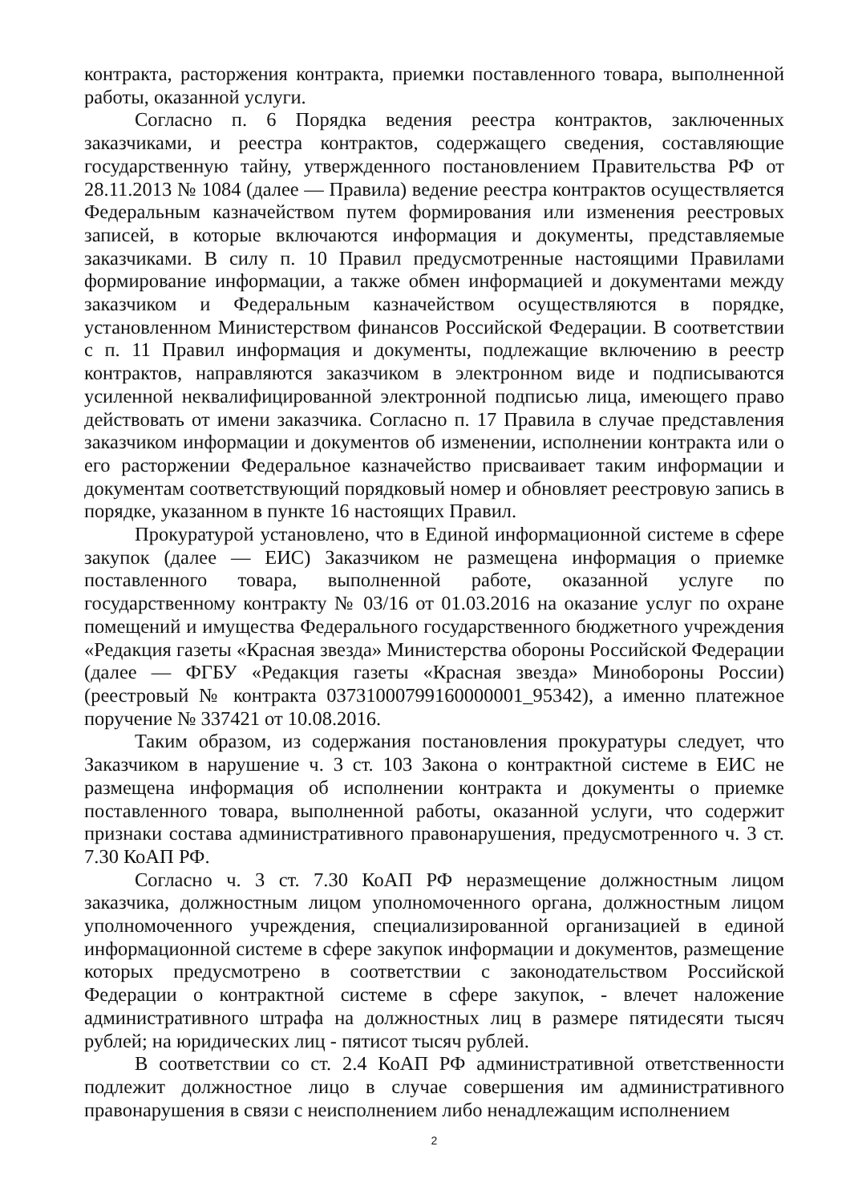контракта, расторжения контракта, приемки поставленного товара, выполненной работы, оказанной услуги.
Согласно п. 6 Порядка ведения реестра контрактов, заключенных заказчиками, и реестра контрактов, содержащего сведения, составляющие государственную тайну, утвержденного постановлением Правительства РФ от 28.11.2013 № 1084 (далее — Правила) ведение реестра контрактов осуществляется Федеральным казначейством путем формирования или изменения реестровых записей, в которые включаются информация и документы, представляемые заказчиками. В силу п. 10 Правил предусмотренные настоящими Правилами формирование информации, а также обмен информацией и документами между заказчиком и Федеральным казначейством осуществляются в порядке, установленном Министерством финансов Российской Федерации. В соответствии с п. 11 Правил информация и документы, подлежащие включению в реестр контрактов, направляются заказчиком в электронном виде и подписываются усиленной неквалифицированной электронной подписью лица, имеющего право действовать от имени заказчика. Согласно п. 17 Правила в случае представления заказчиком информации и документов об изменении, исполнении контракта или о его расторжении Федеральное казначейство присваивает таким информации и документам соответствующий порядковый номер и обновляет реестровую запись в порядке, указанном в пункте 16 настоящих Правил.
Прокуратурой установлено, что в Единой информационной системе в сфере закупок (далее — ЕИС) Заказчиком не размещена информация о приемке поставленного товара, выполненной работе, оказанной услуге по государственному контракту № 03/16 от 01.03.2016 на оказание услуг по охране помещений и имущества Федерального государственного бюджетного учреждения «Редакция газеты «Красная звезда» Министерства обороны Российской Федерации (далее — ФГБУ «Редакция газеты «Красная звезда» Минобороны России) (реестровый № контракта 03731000799160000001_95342), а именно платежное поручение № 337421 от 10.08.2016.
Таким образом, из содержания постановления прокуратуры следует, что Заказчиком в нарушение ч. 3 ст. 103 Закона о контрактной системе в ЕИС не размещена информация об исполнении контракта и документы о приемке поставленного товара, выполненной работы, оказанной услуги, что содержит признаки состава административного правонарушения, предусмотренного ч. 3 ст. 7.30 КоАП РФ.
Согласно ч. 3 ст. 7.30 КоАП РФ неразмещение должностным лицом заказчика, должностным лицом уполномоченного органа, должностным лицом уполномоченного учреждения, специализированной организацией в единой информационной системе в сфере закупок информации и документов, размещение которых предусмотрено в соответствии с законодательством Российской Федерации о контрактной системе в сфере закупок, - влечет наложение административного штрафа на должностных лиц в размере пятидесяти тысяч рублей; на юридических лиц - пятисот тысяч рублей.
В соответствии со ст. 2.4 КоАП РФ административной ответственности подлежит должностное лицо в случае совершения им административного правонарушения в связи с неисполнением либо ненадлежащим исполнением
2